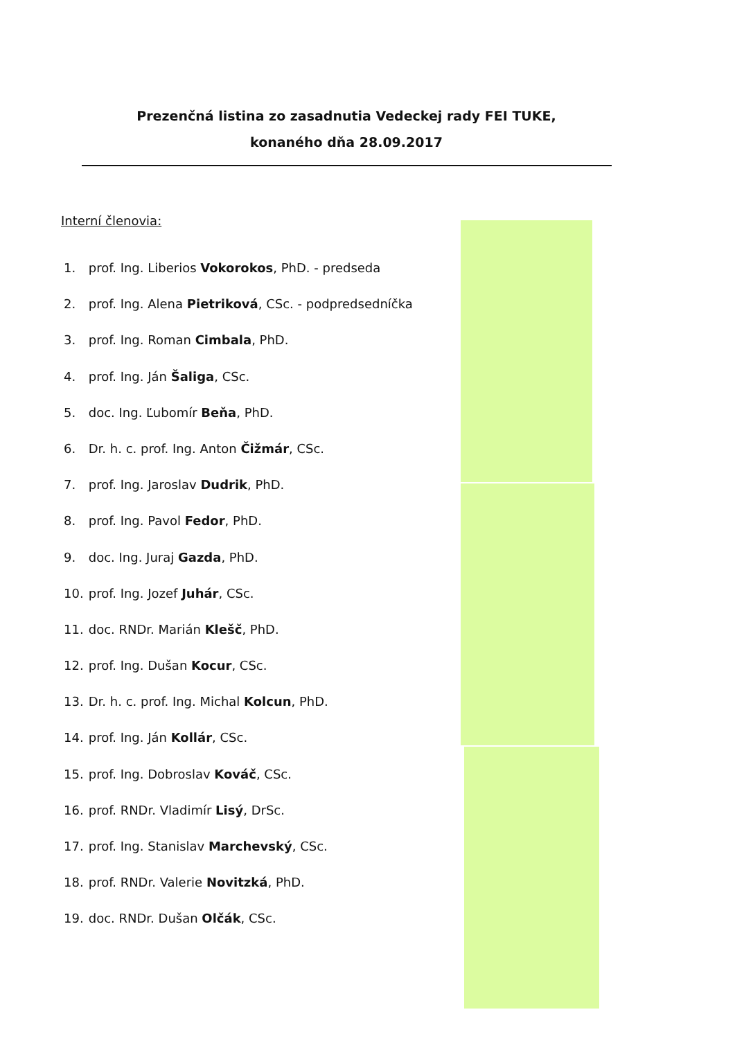Prezenčná listina zo zasadnutia Vedeckej rady FEI TUKE,
konaného dňa 28.09.2017
Interní členovia:
1. prof. Ing. Liberios Vokorokos, PhD. - predseda
2. prof. Ing. Alena Pietriková, CSc. - podpredsedníčka
3. prof. Ing. Roman Cimbala, PhD.
4. prof. Ing. Ján Šaliga, CSc.
5. doc. Ing. Ľubomír Beňa, PhD.
6. Dr. h. c. prof. Ing. Anton Čižmár, CSc.
7. prof. Ing. Jaroslav Dudrik, PhD.
8. prof. Ing. Pavol Fedor, PhD.
9. doc. Ing. Juraj Gazda, PhD.
10. prof. Ing. Jozef Juhár, CSc.
11. doc. RNDr. Marián Klešč, PhD.
12. prof. Ing. Dušan Kocur, CSc.
13. Dr. h. c. prof. Ing. Michal Kolcun, PhD.
14. prof. Ing. Ján Kollár, CSc.
15. prof. Ing. Dobroslav Kováč, CSc.
16. prof. RNDr. Vladimír Lisý, DrSc.
17. prof. Ing. Stanislav Marchevský, CSc.
18. prof. RNDr. Valerie Novitzká, PhD.
19. doc. RNDr. Dušan Olčák, CSc.